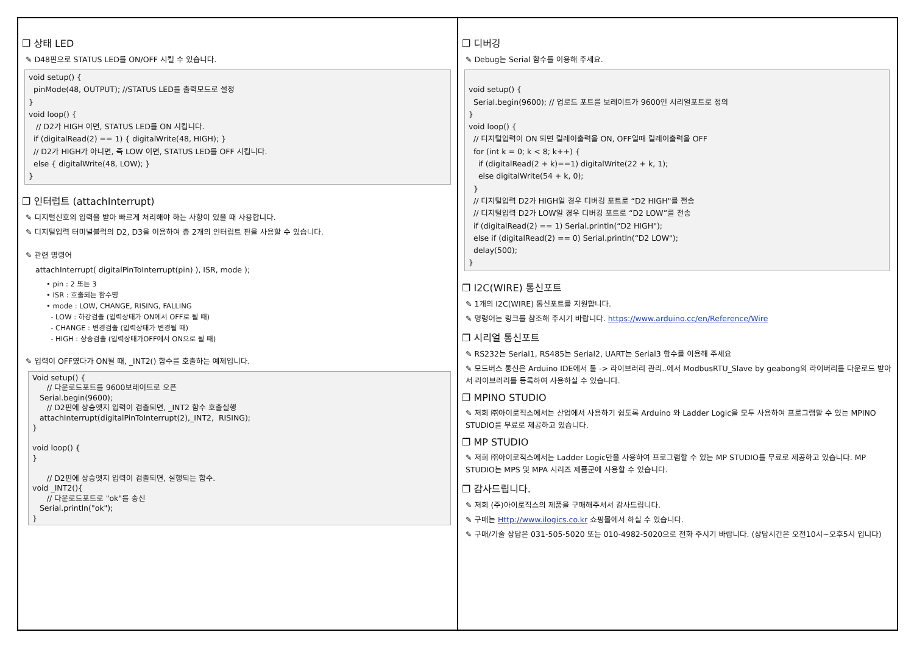❐ 상태 LED
✎ D48핀으로 STATUS LED를 ON/OFF 시킬 수 있습니다.
void setup() { pinMode(48, OUTPUT); //STATUS LED를 출력모드로 설정 } void loop() { // D2가 HIGH 이면, STATUS LED를 ON 시킵니다. if (digitalRead(2) == 1) { digitalWrite(48, HIGH); } // D2가 HIGH가 아니면, 즉 LOW 이면, STATUS LED를 OFF 시킵니다. else { digitalWrite(48, LOW); } }
❐ 인터럽트 (attachInterrupt)
✎ 디지털신호의 입력을 받아 빠르게 처리해야 하는 사항이 있을 때 사용합니다.
✎ 디지털입력 터미널블럭의 D2, D3을 이용하여 총 2개의 인터럽트 핀을 사용할 수 있습니다.
✎ 관련 명령어
attachInterrupt( digitalPinToInterrupt(pin) ), ISR, mode );
• pin : 2 또는 3
• ISR : 호출되는 함수명
• mode : LOW, CHANGE, RISING, FALLING
- LOW : 하강검출 (입력상태가 ON에서 OFF로 될 때)
- CHANGE : 변경검출 (입력상태가 변경될 때)
- HIGH : 상승검출 (입력상태가OFF에서 ON으로 될 때)
✎ 입력이 OFF였다가 ON될 때, _INT2() 함수를 호출하는 예제입니다.
Void setup() { // 다운로드포트를 9600보레이트로 오픈 Serial.begin(9600); // D2핀에 상승엣지 입력이 검출되면, _INT2 함수 호출실행 attachInterrupt(digitalPinToInterrupt(2),_INT2, RISING); } void loop() { } // D2핀에 상승엣지 입력이 검출되면, 실행되는 함수. void _INT2(){ // 다운로드포트로 "ok"를 송신 Serial.println("ok"); }
❐ 디버깅
✎ Debug는 Serial 함수를 이용해 주세요.
void setup() { Serial.begin(9600); // 업로드 포트를 보레이트가 9600인 시리얼포트로 정의 } void loop() { // 디지털입력이 ON 되면 릴레이출력을 ON, OFF일때 릴레이출력을 OFF for (int k = 0; k < 8; k++) { if (digitalRead(2 + k)==1) digitalWrite(22 + k, 1); else digitalWrite(54 + k, 0); } // 디지털입력 D2가 HIGH일 경우 디버깅 포트로 “D2 HIGH"를 전송 // 디지털입력 D2가 LOW일 경우 디버깅 포트로 “D2 LOW”를 전송 if (digitalRead(2) == 1) Serial.println(“D2 HIGH"); else if (digitalRead(2) == 0) Serial.println(“D2 LOW"); delay(500); }
❐ I2C(WIRE) 통신포트
✎ 1개의 I2C(WIRE) 통신포트를 지원합니다.
✎ 명령어는 링크를 참조해 주시기 바랍니다. https://www.arduino.cc/en/Reference/Wire
❐ 시리얼 통신포트
✎ RS232는 Serial1, RS485는 Serial2, UART는 Serial3 함수를 이용해 주세요
✎ 모드버스 통신은 Arduino IDE에서 툴 -> 라이브러리 관리..에서 ModbusRTU_Slave by geabong의 라이버리를 다운로드 받아서 라이브러리를 등록하여 사용하실 수 있습니다.
❐ MPINO STUDIO
✎ 저희 ㈜아이로직스에서는 산업에서 사용하기 쉽도록 Arduino 와 Ladder Logic을 모두 사용하여 프로그램할 수 있는 MPINO STUDIO를 무료로 제공하고 있습니다.
❐ MP STUDIO
✎ 저희 ㈜아이로직스에서는 Ladder Logic만을 사용하여 프로그램할 수 있는 MP STUDIO를 무료로 제공하고 있습니다. MP STUDIO는 MPS 및 MPA 시리즈 제품군에 사용할 수 있습니다.
❐ 감사드립니다.
✎ 저희 (주)아이로직스의 제품을 구매해주셔서 감사드립니다.
✎ 구매는 Http://www.ilogics.co.kr 쇼핑몰에서 하실 수 있습니다.
✎ 구매/기술 상담은 031-505-5020 또는 010-4982-5020으로 전화 주시기 바랍니다. (상담시간은 오전10시~오후5시 입니다)